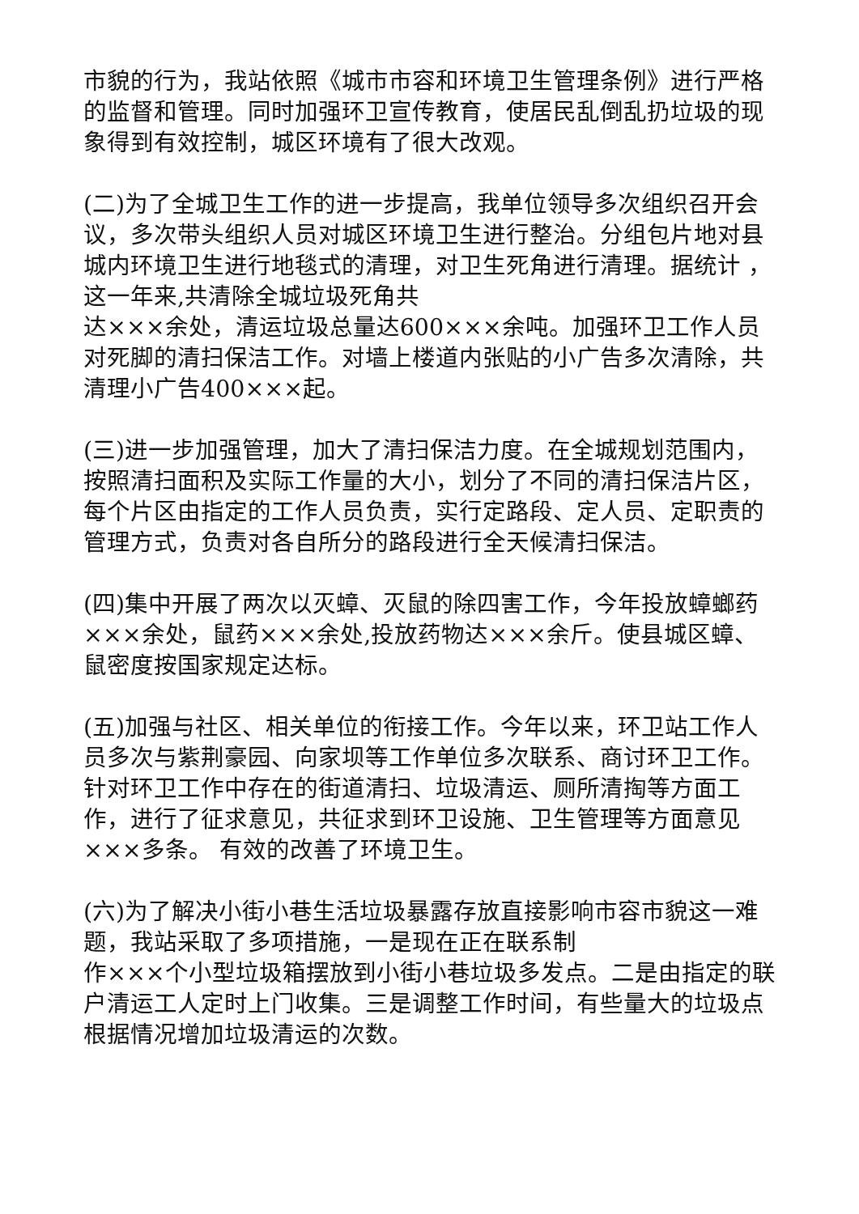市貌的行为，我站依照《城市市容和环境卫生管理条例》进行严格的监督和管理。同时加强环卫宣传教育，使居民乱倒乱扔垃圾的现象得到有效控制，城区环境有了很大改观。
(二)为了全城卫生工作的进一步提高，我单位领导多次组织召开会议，多次带头组织人员对城区环境卫生进行整治。分组包片地对县城内环境卫生进行地毯式的清理，对卫生死角进行清理。据统计 ，这一年来,共清除全城垃圾死角共
达×××余处，清运垃圾总量达600×××余吨。加强环卫工作人员对死脚的清扫保洁工作。对墙上楼道内张贴的小广告多次清除，共清理小广告400×××起。
(三)进一步加强管理，加大了清扫保洁力度。在全城规划范围内，按照清扫面积及实际工作量的大小，划分了不同的清扫保洁片区，每个片区由指定的工作人员负责，实行定路段、定人员、定职责的管理方式，负责对各自所分的路段进行全天候清扫保洁。
(四)集中开展了两次以灭蟑、灭鼠的除四害工作，今年投放蟑螂药×××余处，鼠药×××余处,投放药物达×××余斤。使县城区蟑、鼠密度按国家规定达标。
(五)加强与社区、相关单位的衔接工作。今年以来，环卫站工作人员多次与紫荆豪园、向家坝等工作单位多次联系、商讨环卫工作。针对环卫工作中存在的街道清扫、垃圾清运、厕所清掏等方面工作，进行了征求意见，共征求到环卫设施、卫生管理等方面意见×××多条。 有效的改善了环境卫生。
(六)为了解决小街小巷生活垃圾暴露存放直接影响市容市貌这一难题，我站采取了多项措施，一是现在正在联系制
作×××个小型垃圾箱摆放到小街小巷垃圾多发点。二是由指定的联户清运工人定时上门收集。三是调整工作时间，有些量大的垃圾点根据情况增加垃圾清运的次数。